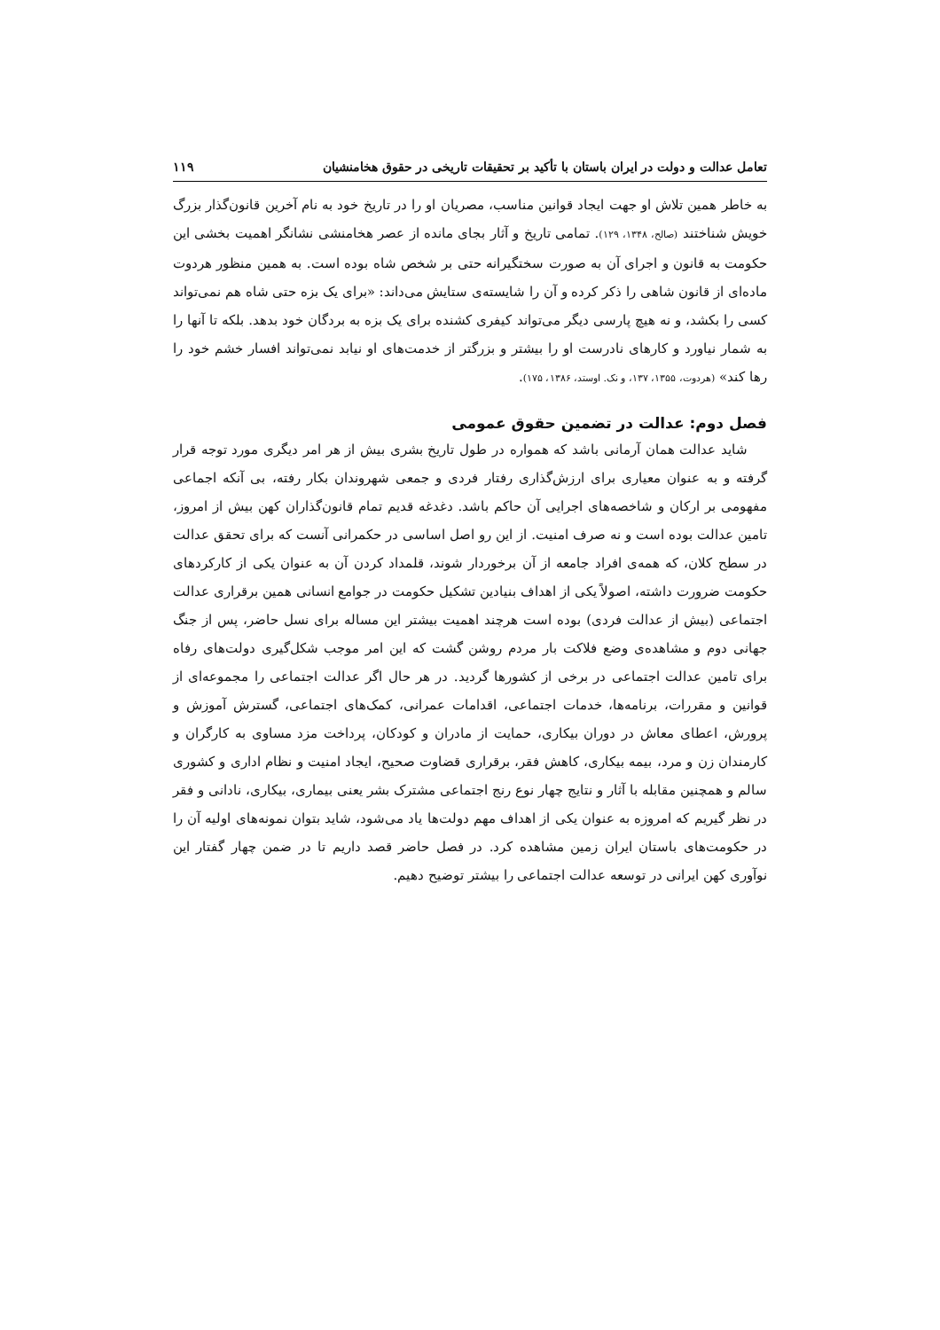تعامل عدالت و دولت در ایران باستان با تأکید بر تحقیقات تاریخی در حقوق هخامنشیان ۱۱۹
به خاطر همین تلاش او جهت ایجاد قوانین مناسب، مصریان او را در تاریخ خود به نام آخرین قانون‌گذار بزرگ خویش شناختند (صالح، ۱۳۴۸، ۱۲۹). تمامی تاریخ و آثار بجای مانده از عصر هخامنشی نشانگر اهمیت بخشی این حکومت به قانون و اجرای آن به صورت سختگیرانه حتی بر شخص شاه بوده است. به همین منظور هردوت ماده‌ای از قانون شاهی را ذکر کرده و آن را شایسته‌ی ستایش می‌داند: «برای یک بزه حتی شاه هم نمی‌تواند کسی را بکشد، و نه هیچ پارسی دیگر می‌تواند کیفری کشنده برای یک بزه به بردگان خود بدهد. بلکه تا آنها را به شمار نیاورد و کارهای نادرست او را بیشتر و بزرگتر از خدمت‌های او نیابد نمی‌تواند افسار خشم خود را رها کند» (هردوت، ۱۳۵۵، ۱۳۷، و نک. اوستد، ۱۳۸۶، ۱۷۵).
فصل دوم: عدالت در تضمین حقوق عمومی
شاید عدالت همان آرمانی باشد که همواره در طول تاریخ بشری بیش از هر امر دیگری مورد توجه قرار گرفته و به عنوان معیاری برای ارزش‌گذاری رفتار فردی و جمعی شهروندان بکار رفته، بی آنکه اجماعی مفهومی بر ارکان و شاخصه‌های اجرایی آن حاکم باشد. دغدغه قدیم تمام قانون‌گذاران کهن بیش از امروز، تامین عدالت بوده است و نه صرف امنیت. از این رو اصل اساسی در حکمرانی آنست که برای تحقق عدالت در سطح کلان، که همه‌ی افراد جامعه از آن برخوردار شوند، قلمداد کردن آن به عنوان یکی از کارکردهای حکومت ضرورت داشته، اصولاً یکی از اهداف بنیادین تشکیل حکومت در جوامع انسانی همین برقراری عدالت اجتماعی (بیش از عدالت فردی) بوده است هرچند اهمیت بیشتر این مساله برای نسل حاضر، پس از جنگ جهانی دوم و مشاهده‌ی وضع فلاکت بار مردم روشن گشت که این امر موجب شکل‌گیری دولت‌های رفاه برای تامین عدالت اجتماعی در برخی از کشورها گردید. در هر حال اگر عدالت اجتماعی را مجموعه‌ای از قوانین و مقررات، برنامه‌ها، خدمات اجتماعی، اقدامات عمرانی، کمک‌های اجتماعی، گسترش آموزش و پرورش، اعطای معاش در دوران بیکاری، حمایت از مادران و کودکان، پرداخت مزد مساوی به کارگران و کارمندان زن و مرد، بیمه بیکاری، کاهش فقر، برقراری قضاوت صحیح، ایجاد امنیت و نظام اداری و کشوری سالم و همچنین مقابله با آثار و نتایج چهار نوع رنج اجتماعی مشترک بشر یعنی بیماری، بیکاری، نادانی و فقر در نظر گیریم که امروزه به عنوان یکی از اهداف مهم دولت‌ها یاد می‌شود، شاید بتوان نمونه‌های اولیه آن را در حکومت‌های باستان ایران زمین مشاهده کرد. در فصل حاضر قصد داریم تا در ضمن چهار گفتار این نوآوری کهن ایرانی در توسعه عدالت اجتماعی را بیشتر توضیح دهیم.